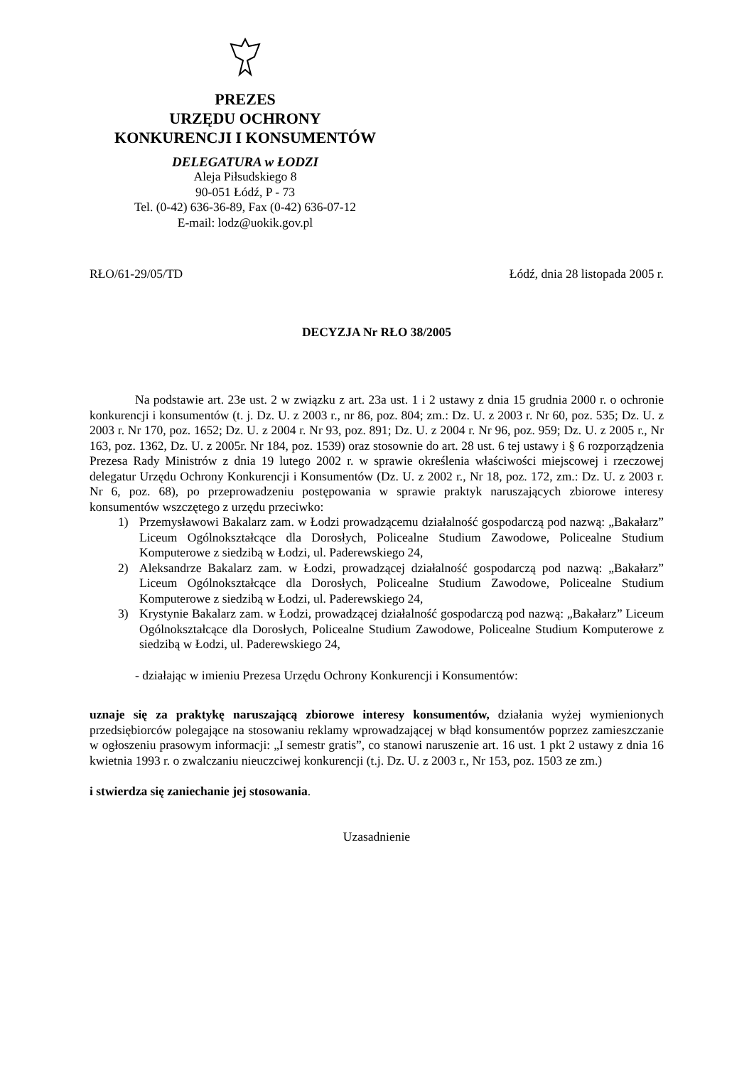PREZES
URZĘDU OCHRONY
KONKURENCJI I KONSUMENTÓW
DELEGATURA w ŁODZI
Aleja Piłsudskiego 8
90-051 Łódź, P - 73
Tel. (0-42) 636-36-89, Fax (0-42) 636-07-12
E-mail: lodz@uokik.gov.pl
RŁO/61-29/05/TD Łódź, dnia 28 listopada 2005 r.
DECYZJA Nr RŁO 38/2005
Na podstawie art. 23e ust. 2 w związku z art. 23a ust. 1 i 2 ustawy z dnia 15 grudnia 2000 r. o ochronie konkurencji i konsumentów (t. j. Dz. U. z 2003 r., nr 86, poz. 804; zm.: Dz. U. z 2003 r. Nr 60, poz. 535; Dz. U. z 2003 r. Nr 170, poz. 1652; Dz. U. z 2004 r. Nr 93, poz. 891; Dz. U. z 2004 r. Nr 96, poz. 959; Dz. U. z 2005 r., Nr 163, poz. 1362, Dz. U. z 2005r. Nr 184, poz. 1539) oraz stosownie do art. 28 ust. 6 tej ustawy i § 6 rozporządzenia Prezesa Rady Ministrów z dnia 19 lutego 2002 r. w sprawie określenia właściwości miejscowej i rzeczowej delegatur Urzędu Ochrony Konkurencji i Konsumentów (Dz. U. z 2002 r., Nr 18, poz. 172, zm.: Dz. U. z 2003 r. Nr 6, poz. 68), po przeprowadzeniu postępowania w sprawie praktyk naruszających zbiorowe interesy konsumentów wszczętego z urzędu przeciwko:
1) Przemysławowi Bakalarz zam. w Łodzi prowadzącemu działalność gospodarczą pod nazwą: „Bakałarz” Liceum Ogólnokształcące dla Dorosłych, Policealne Studium Zawodowe, Policealne Studium Komputerowe z siedzibą w Łodzi, ul. Paderewskiego 24,
2) Aleksandrze Bakalarz zam. w Łodzi, prowadzącej działalność gospodarczą pod nazwą: „Bakałarz” Liceum Ogólnokształcące dla Dorosłych, Policealne Studium Zawodowe, Policealne Studium Komputerowe z siedzibą w Łodzi, ul. Paderewskiego 24,
3) Krystynie Bakalarz zam. w Łodzi, prowadzącej działalność gospodarczą pod nazwą: „Bakałarz” Liceum Ogólnokształcące dla Dorosłych, Policealne Studium Zawodowe, Policealne Studium Komputerowe z siedzibą w Łodzi, ul. Paderewskiego 24,
- działając w imieniu Prezesa Urzędu Ochrony Konkurencji i Konsumentów:
uznaje się za praktykę naruszającą zbiorowe interesy konsumentów, działania wyżej wymienionych przedsiębiorców polegające na stosowaniu reklamy wprowadzającej w błąd konsumentów poprzez zamieszczanie w ogłoszeniu prasowym informacji: „I semestr gratis”, co stanowi naruszenie art. 16 ust. 1 pkt 2 ustawy z dnia 16 kwietnia 1993 r. o zwalczaniu nieuczciwej konkurencji (t.j. Dz. U. z 2003 r., Nr 153, poz. 1503 ze zm.)
i stwierdza się zaniechanie jej stosowania.
Uzasadnienie